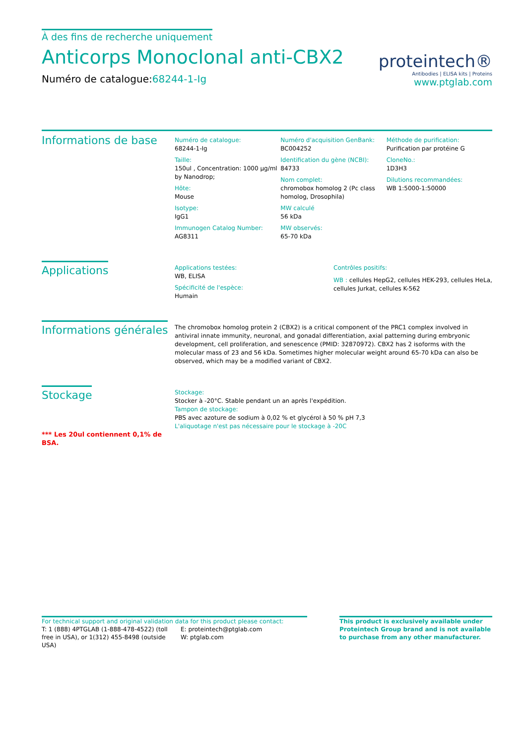À des fins de recherche uniquement
Anticorps Monoclonal anti-CBX2
Numéro de catalogue:68244-1-Ig
proteintech®
Antibodies | ELISA kits | Proteins
www.ptglab.com
Informations de base
Numéro de catalogue:
68244-1-Ig
Taille:
150ul , Concentration: 1000 μg/ml by Nanodrop;
Hôte:
Mouse
Isotype:
IgG1
Immunogen Catalog Number:
AG8311
Numéro d'acquisition GenBank:
BC004252
Identification du gène (NCBI):
84733
Nom complet:
chromobox homolog 2 (Pc class homolog, Drosophila)
MW calculé
56 kDa
MW observés:
65-70 kDa
Méthode de purification:
Purification par protéine G
CloneNo.:
1D3H3
Dilutions recommandées:
WB 1:5000-1:50000
Applications
Applications testées:
WB, ELISA
Spécificité de l'espèce:
Humain
Contrôles positifs:
WB : cellules HepG2, cellules HEK-293, cellules HeLa, cellules Jurkat, cellules K-562
Informations générales
The chromobox homolog protein 2 (CBX2) is a critical component of the PRC1 complex involved in antiviral innate immunity, neuronal, and gonadal differentiation, axial patterning during embryonic development, cell proliferation, and senescence (PMID: 32870972). CBX2 has 2 isoforms with the molecular mass of 23 and 56 kDa. Sometimes higher molecular weight around 65-70 kDa can also be observed, which may be a modified variant of CBX2.
Stockage
*** Les 20ul contiennent 0,1% de BSA.
Stockage:
Stocker à -20°C. Stable pendant un an après l'expédition.
Tampon de stockage:
PBS avec azoture de sodium à 0,02 % et glycérol à 50 % pH 7,3
L'aliquotage n'est pas nécessaire pour le stockage à -20C
For technical support and original validation data for this product please contact:
T: 1 (888) 4PTGLAB (1-888-478-4522) (toll free in USA), or 1(312) 455-8498 (outside USA)
E: proteintech@ptglab.com
W: ptglab.com
This product is exclusively available under Proteintech Group brand and is not available to purchase from any other manufacturer.